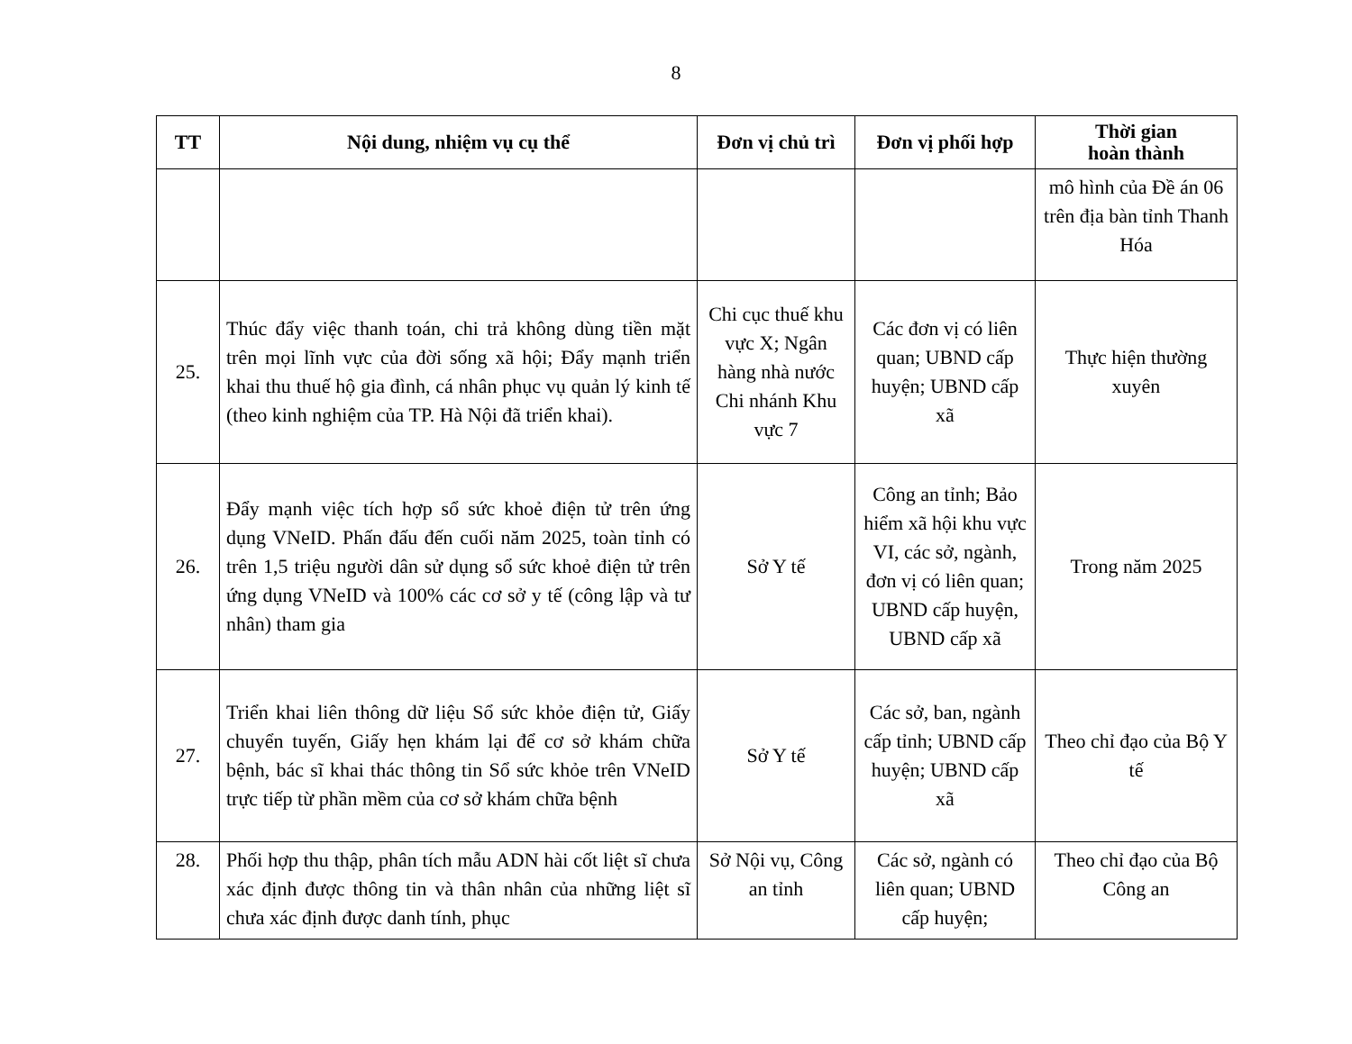8
| TT | Nội dung, nhiệm vụ cụ thể | Đơn vị chủ trì | Đơn vị phối hợp | Thời gian hoàn thành |
| --- | --- | --- | --- | --- |
| | | | | mô hình của Đề án 06 trên địa bàn tỉnh Thanh Hóa |
| 25. | Thúc đẩy việc thanh toán, chi trả không dùng tiền mặt trên mọi lĩnh vực của đời sống xã hội; Đẩy mạnh triển khai thu thuế hộ gia đình, cá nhân phục vụ quản lý kinh tế (theo kinh nghiệm của TP. Hà Nội đã triển khai). | Chi cục thuế khu vực X; Ngân hàng nhà nước Chi nhánh Khu vực 7 | Các đơn vị có liên quan; UBND cấp huyện; UBND cấp xã | Thực hiện thường xuyên |
| 26. | Đẩy mạnh việc tích hợp sổ sức khoẻ điện tử trên ứng dụng VNeID. Phấn đấu đến cuối năm 2025, toàn tỉnh có trên 1,5 triệu người dân sử dụng sổ sức khoẻ điện tử trên ứng dụng VNeID và 100% các cơ sở y tế (công lập và tư nhân) tham gia | Sở Y tế | Công an tỉnh; Bảo hiểm xã hội khu vực VI, các sở, ngành, đơn vị có liên quan; UBND cấp huyện, UBND cấp xã | Trong năm 2025 |
| 27. | Triển khai liên thông dữ liệu Sổ sức khỏe điện tử, Giấy chuyển tuyến, Giấy hẹn khám lại để cơ sở khám chữa bệnh, bác sĩ khai thác thông tin Sổ sức khỏe trên VNeID trực tiếp từ phần mềm của cơ sở khám chữa bệnh | Sở Y tế | Các sở, ban, ngành cấp tỉnh; UBND cấp huyện; UBND cấp xã | Theo chỉ đạo của Bộ Y tế |
| 28. | Phối hợp thu thập, phân tích mẫu ADN hài cốt liệt sĩ chưa xác định được thông tin và thân nhân của những liệt sĩ chưa xác định được danh tính, phục | Sở Nội vụ, Công an tỉnh | Các sở, ngành có liên quan; UBND cấp huyện; | Theo chỉ đạo của Bộ Công an |